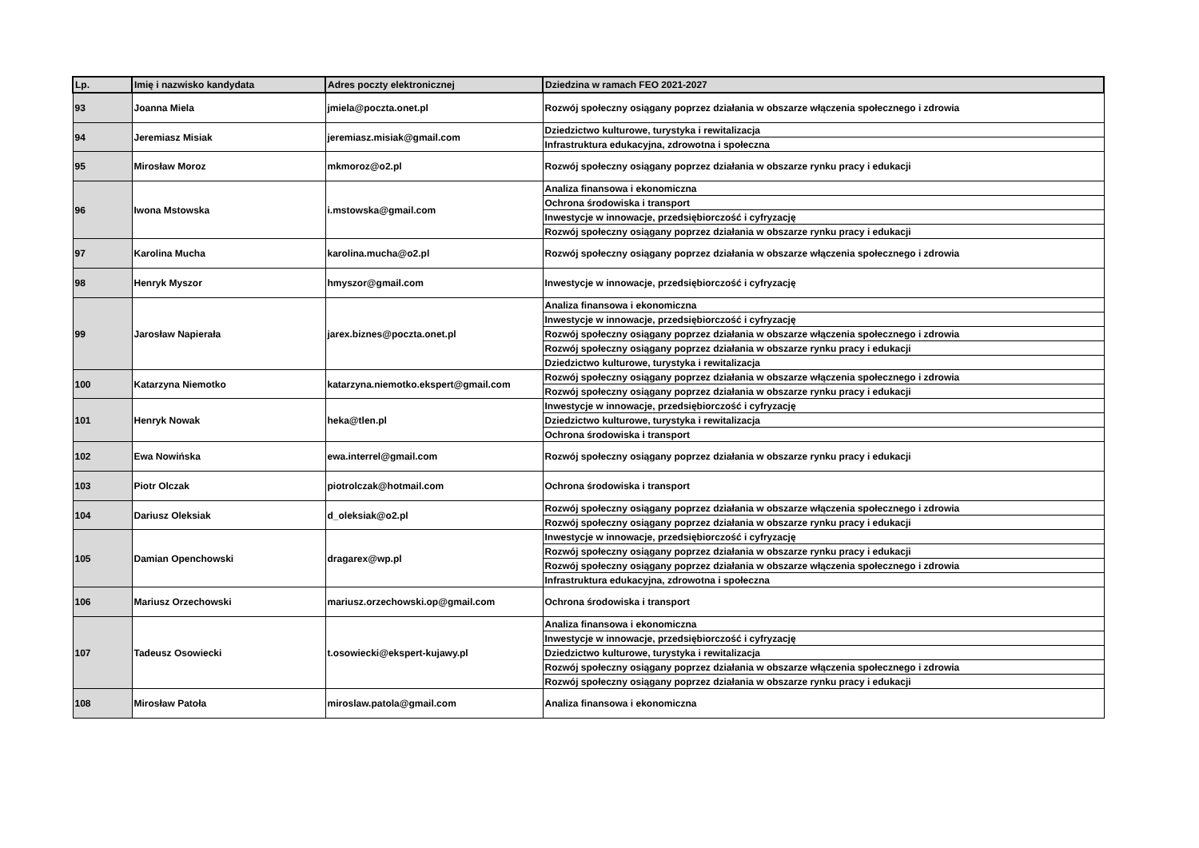| Lp. | Imię i nazwisko kandydata | Adres poczty elektronicznej | Dziedzina w ramach FEO 2021-2027 |
| --- | --- | --- | --- |
| 93 | Joanna Miela | jmiela@poczta.onet.pl | Rozwój społeczny osiągany poprzez działania w obszarze włączenia społecznego i zdrowia |
| 94 | Jeremiasz Misiak | jeremiasz.misiak@gmail.com | Dziedzictwo kulturowe, turystyka i rewitalizacja |
| | | | Infrastruktura edukacyjna, zdrowotna i społeczna |
| 95 | Mirosław Moroz | mkmoroz@o2.pl | Rozwój społeczny osiągany poprzez działania w obszarze rynku pracy i edukacji |
| 96 | Iwona Mstowska | i.mstowska@gmail.com | Analiza finansowa i ekonomiczna |
| | | | Ochrona środowiska i transport |
| | | | Inwestycje w innowacje, przedsiębiorczość i cyfryzację |
| | | | Rozwój społeczny osiągany poprzez działania w obszarze rynku pracy i edukacji |
| 97 | Karolina Mucha | karolina.mucha@o2.pl | Rozwój społeczny osiągany poprzez działania w obszarze włączenia społecznego i zdrowia |
| 98 | Henryk Myszor | hmyszor@gmail.com | Inwestycje w innowacje, przedsiębiorczość i cyfryzację |
| 99 | Jarosław Napierała | jarex.biznes@poczta.onet.pl | Analiza finansowa i ekonomiczna |
| | | | Inwestycje w innowacje, przedsiębiorczość i cyfryzację |
| | | | Rozwój społeczny osiągany poprzez działania w obszarze włączenia społecznego i zdrowia |
| | | | Rozwój społeczny osiągany poprzez działania w obszarze rynku pracy i edukacji |
| | | | Dziedzictwo kulturowe, turystyka i rewitalizacja |
| 100 | Katarzyna Niemotko | katarzyna.niemotko.ekspert@gmail.com | Rozwój społeczny osiągany poprzez działania w obszarze włączenia społecznego i zdrowia |
| | | | Rozwój społeczny osiągany poprzez działania w obszarze rynku pracy i edukacji |
| 101 | Henryk Nowak | heka@tlen.pl | Inwestycje w innowacje, przedsiębiorczość i cyfryzację |
| | | | Dziedzictwo kulturowe, turystyka i rewitalizacja |
| | | | Ochrona środowiska i transport |
| 102 | Ewa Nowińska | ewa.interrel@gmail.com | Rozwój społeczny osiągany poprzez działania w obszarze rynku pracy i edukacji |
| 103 | Piotr Olczak | piotrolczak@hotmail.com | Ochrona środowiska i transport |
| 104 | Dariusz Oleksiak | d_oleksiak@o2.pl | Rozwój społeczny osiągany poprzez działania w obszarze włączenia społecznego i zdrowia |
| | | | Rozwój społeczny osiągany poprzez działania w obszarze rynku pracy i edukacji |
| 105 | Damian Openchowski | dragarex@wp.pl | Inwestycje w innowacje, przedsiębiorczość i cyfryzację |
| | | | Rozwój społeczny osiągany poprzez działania w obszarze rynku pracy i edukacji |
| | | | Rozwój społeczny osiągany poprzez działania w obszarze włączenia społecznego i zdrowia |
| | | | Infrastruktura edukacyjna, zdrowotna i społeczna |
| 106 | Mariusz Orzechowski | mariusz.orzechowski.op@gmail.com | Ochrona środowiska i transport |
| 107 | Tadeusz Osowiecki | t.osowiecki@ekspert-kujawy.pl | Analiza finansowa i ekonomiczna |
| | | | Inwestycje w innowacje, przedsiębiorczość i cyfryzację |
| | | | Dziedzictwo kulturowe, turystyka i rewitalizacja |
| | | | Rozwój społeczny osiągany poprzez działania w obszarze włączenia społecznego i zdrowia |
| | | | Rozwój społeczny osiągany poprzez działania w obszarze rynku pracy i edukacji |
| 108 | Mirosław Patoła | miroslaw.patola@gmail.com | Analiza finansowa i ekonomiczna |